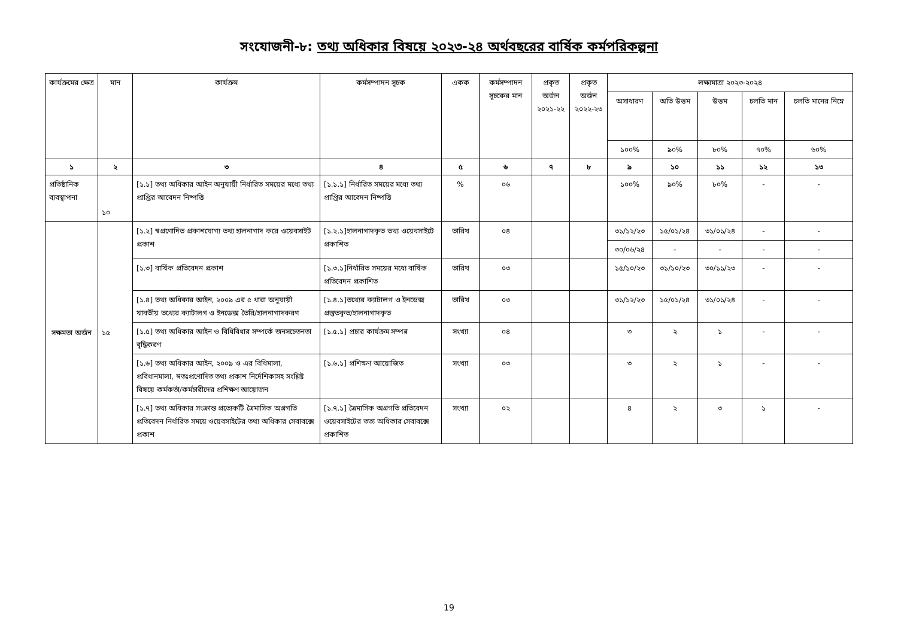সংযোজনী-৮: তথ্য অধিকার বিষয়ে ২০২৩-২৪ অর্থবছরের বার্ষিক কর্মপরিকল্পনা
| কার্যক্রমের ক্ষেত্র | মান | কার্যক্রম | কর্মসম্পাদন সূচক | একক | কর্মসম্পাদন সূচকের মান | প্রকৃত অর্জন ২০২১-২২ | প্রকৃত অর্জন ২০২২-২৩ | লক্ষ্যমাত্রা ২০২৩-২০২৪ | | | | |
| --- | --- | --- | --- | --- | --- | --- | --- | --- | --- | --- | --- | --- |
| | | | | | | | | অসাধারণ | অতি উত্তম | উত্তম | চলতি মান | চলতি মানের নিম্নে |
| | | | | | | | | ১০০% | ৯০% | ৮০% | ৭০% | ৬০% |
| ১ | ২ | ৩ | ৪ | ৫ | ৬ | ৭ | ৮ | ৯ | ১০ | ১১ | ১২ | ১৩ |
| প্রতিষ্ঠানিক ব্যবস্থাপনা | ১০ | [১.১] তথ্য অধিকার আইন অনুযায়ী নির্ধারিত সময়ের মধ্যে তথ্য প্রাপ্তির আবেদন নিষ্পত্তি | [১.১.১] নির্ধারিত সময়ের মধ্যে তথ্য প্রাপ্তির আবেদন নিষ্পত্তি | % | ০৬ | | | ১০০% | ৯০% | ৮০% | - | - |
| সক্ষমতা অর্জন | ১৫ | [১.২] স্বপ্রণোদিত প্রকাশযোগ্য তথ্য হালনাগাদ করে ওয়েবসাইট প্রকাশ | [১.২.১]হালনাগাদকৃত তথ্য ওয়েবসাইটে প্রকাশিত | তারিখ | ০৪ | | | ৩১/১২/২৩ | ১৫/০১/২৪ | ৩১/০১/২৪ | - | - |
| | | | | | | | | ৩০/০৬/২৪ | - | - | - | - |
| | | [১.৩] বার্ষিক প্রতিবেদন প্রকাশ | [১.৩.১]নির্ধারিত সময়ের মধ্যে বার্ষিক প্রতিবেদন প্রকাশিত | তারিখ | ০৩ | | | ১৫/১০/২৩ | ৩১/১০/২৩ | ৩০/১১/২৩ | - | - |
| | | [১.৪] তথ্য অধিকার আইন, ২০০৯ এর ৫ ধারা অনুযায়ী যাবতীয় তথ্যের ক্যাটালগ ও ইনডেক্স তৈরি/হালনাগাদকরণ | [১.৪.১]তথ্যের ক্যাটালগ ও ইনডেক্স প্রস্তুতকৃত/হালনাগাদকৃত | তারিখ | ০৩ | | | ৩১/১২/২৩ | ১৫/০১/২৪ | ৩১/০১/২৪ | - | - |
| | | [১.৫] তথ্য অধিকার আইন ও বিধিবিধার সম্পর্কে জনসচেতনতা বৃদ্ধিকরণ | [১.৫.১] প্রচার কার্যক্রম সম্পন্ন | সংখ্যা | ০৪ | | | ৩ | ২ | ১ | - | - |
| | | [১.৬] তথ্য অধিকার আইন, ২০০৯ ও এর বিধিমালা, প্রবিধানমালা, স্বতঃপ্রণোদিত তথ্য প্রকাশ নির্দেশিকাসহ সংশ্লিষ্ট বিষয়ে কর্মকর্তা/কর্মচারীদের প্রশিক্ষণ আয়োজন | [১.৬.১] প্রশিক্ষণ আয়োজিত | সংখ্যা | ০৩ | | | ৩ | ২ | ১ | - | - |
| | | [১.৭] তথ্য অধিকার সংক্রান্ত প্রত্যেকটি ত্রৈমাসিক অগ্রগতি প্রতিবেদন নির্ধারিত সময়ে ওয়েবসাইটের তথ্য অধিকার সেবাবক্সে প্রকাশ | [১.৭.১] ত্রৈমাসিক অগ্রগতি প্রতিবেদন ওয়েবসাইটের তত্য অধিকার সেবাবক্সে প্রকাশিত | সংখ্যা | ০২ | | | ৪ | ২ | ৩ | ১ | - |
19